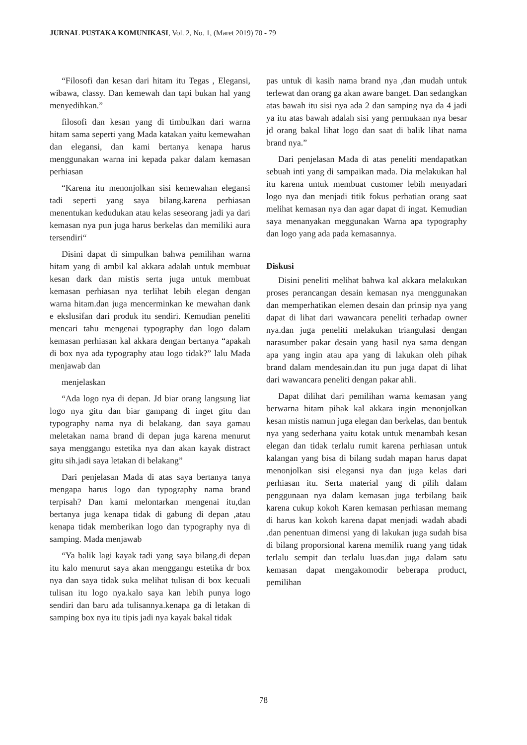JURNAL PUSTAKA KOMUNIKASI, Vol. 2, No. 1, (Maret 2019) 70 - 79
“Filosofi dan kesan dari hitam itu Tegas , Elegansi, wibawa, classy. Dan kemewah dan tapi bukan hal yang menyedihkan.”
filosofi dan kesan yang di timbulkan dari warna hitam sama seperti yang Mada katakan yaitu kemewahan dan elegansi, dan kami bertanya kenapa harus menggunakan warna ini kepada pakar dalam kemasan perhiasan
“Karena itu menonjolkan sisi kemewahan elegansi tadi seperti yang saya bilang.karena perhiasan menentukan kedudukan atau kelas seseorang jadi ya dari kemasan nya pun juga harus berkelas dan memiliki aura tersendiri“
Disini dapat di simpulkan bahwa pemilihan warna hitam yang di ambil kal akkara adalah untuk membuat kesan dark dan mistis serta juga untuk membuat kemasan perhiasan nya terlihat lebih elegan dengan warna hitam.dan juga mencerminkan ke mewahan dank e ekslusifan dari produk itu sendiri. Kemudian peneliti mencari tahu mengenai typography dan logo dalam kemasan perhiasan kal akkara dengan bertanya “apakah di box nya ada typography atau logo tidak?” lalu Mada menjawab dan
menjelaskan
“Ada logo nya di depan. Jd biar orang langsung liat logo nya gitu dan biar gampang di inget gitu dan typography nama nya di belakang. dan saya gamau meletakan nama brand di depan juga karena menurut saya menggangu estetika nya dan akan kayak distract gitu sih.jadi saya letakan di belakang”
Dari penjelasan Mada di atas saya bertanya tanya mengapa harus logo dan typography nama brand terpisah? Dan kami melontarkan mengenai itu,dan bertanya juga kenapa tidak di gabung di depan ,atau kenapa tidak memberikan logo dan typography nya di samping. Mada menjawab
“Ya balik lagi kayak tadi yang saya bilang.di depan itu kalo menurut saya akan menggangu estetika dr box nya dan saya tidak suka melihat tulisan di box kecuali tulisan itu logo nya.kalo saya kan lebih punya logo sendiri dan baru ada tulisannya.kenapa ga di letakan di samping box nya itu tipis jadi nya kayak bakal tidak
pas untuk di kasih nama brand nya ,dan mudah untuk terlewat dan orang ga akan aware banget. Dan sedangkan atas bawah itu sisi nya ada 2 dan samping nya da 4 jadi ya itu atas bawah adalah sisi yang permukaan nya besar jd orang bakal lihat logo dan saat di balik lihat nama brand nya.”
Dari penjelasan Mada di atas peneliti mendapatkan sebuah inti yang di sampaikan mada. Dia melakukan hal itu karena untuk membuat customer lebih menyadari logo nya dan menjadi titik fokus perhatian orang saat melihat kemasan nya dan agar dapat di ingat. Kemudian saya menanyakan meggunakan Warna apa typography dan logo yang ada pada kemasannya.
Diskusi
Disini peneliti melihat bahwa kal akkara melakukan proses perancangan desain kemasan nya menggunakan dan memperhatikan elemen desain dan prinsip nya yang dapat di lihat dari wawancara peneliti terhadap owner nya.dan juga peneliti melakukan triangulasi dengan narasumber pakar desain yang hasil nya sama dengan apa yang ingin atau apa yang di lakukan oleh pihak brand dalam mendesain.dan itu pun juga dapat di lihat dari wawancara peneliti dengan pakar ahli.
Dapat dilihat dari pemilihan warna kemasan yang berwarna hitam pihak kal akkara ingin menonjolkan kesan mistis namun juga elegan dan berkelas, dan bentuk nya yang sederhana yaitu kotak untuk menambah kesan elegan dan tidak terlalu rumit karena perhiasan untuk kalangan yang bisa di bilang sudah mapan harus dapat menonjolkan sisi elegansi nya dan juga kelas dari perhiasan itu. Serta material yang di pilih dalam penggunaan nya dalam kemasan juga terbilang baik karena cukup kokoh Karen kemasan perhiasan memang di harus kan kokoh karena dapat menjadi wadah abadi .dan penentuan dimensi yang di lakukan juga sudah bisa di bilang proporsional karena memilik ruang yang tidak terlalu sempit dan terlalu luas.dan juga dalam satu kemasan dapat mengakomodir beberapa product, pemilihan
78